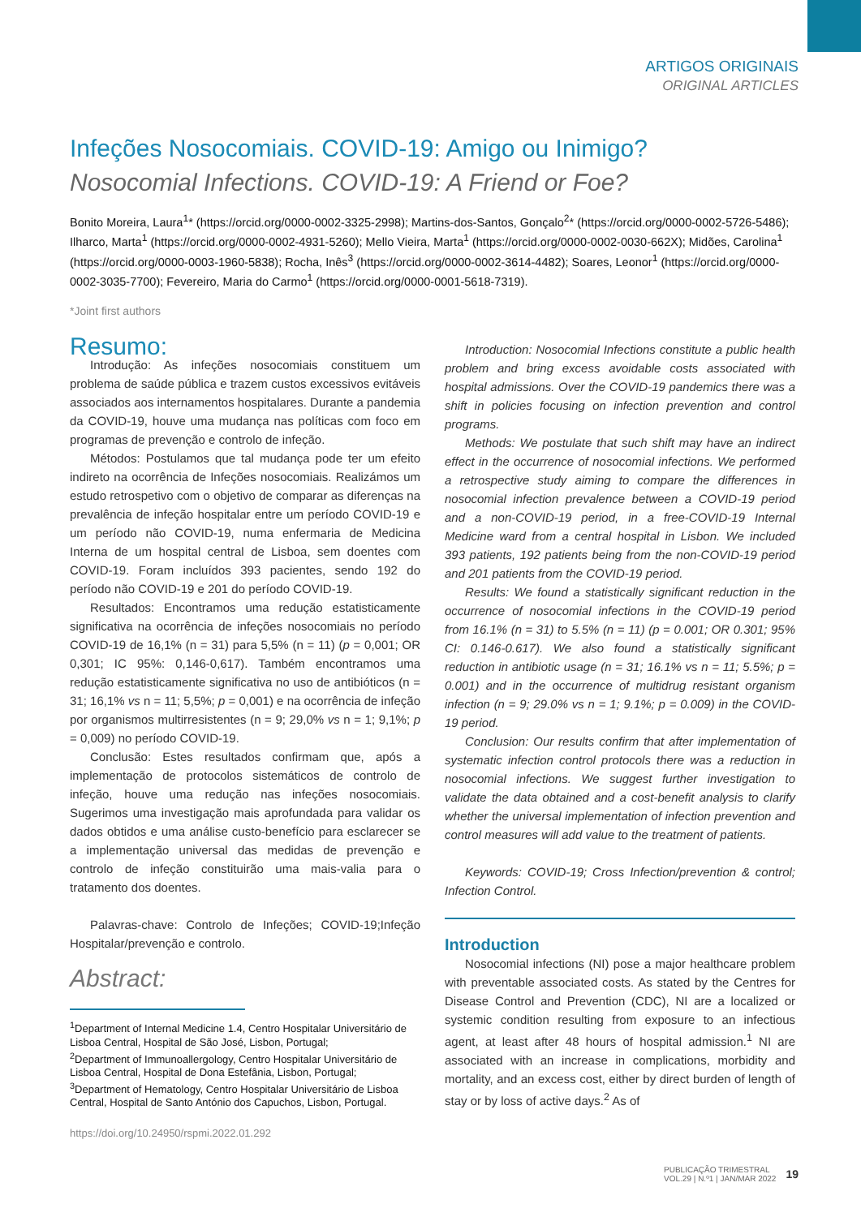ARTIGOS ORIGINAIS
ORIGINAL ARTICLES
Infeções Nosocomiais. COVID-19: Amigo ou Inimigo?
Nosocomial Infections. COVID-19: A Friend or Foe?
Bonito Moreira, Laura<sup>1</sup>* (https://orcid.org/0000-0002-3325-2998); Martins-dos-Santos, Gonçalo<sup>2</sup>* (https://orcid.org/0000-0002-5726-5486); Ilharco, Marta<sup>1</sup> (https://orcid.org/0000-0002-4931-5260); Mello Vieira, Marta<sup>1</sup> (https://orcid.org/0000-0002-0030-662X); Midões, Carolina<sup>1</sup> (https://orcid.org/0000-0003-1960-5838); Rocha, Inês<sup>3</sup> (https://orcid.org/0000-0002-3614-4482); Soares, Leonor<sup>1</sup> (https://orcid.org/0000-0002-3035-7700); Fevereiro, Maria do Carmo<sup>1</sup> (https://orcid.org/0000-0001-5618-7319).
*Joint first authors
Resumo:
Introdução: As infeções nosocomiais constituem um problema de saúde pública e trazem custos excessivos evitáveis associados aos internamentos hospitalares. Durante a pandemia da COVID-19, houve uma mudança nas políticas com foco em programas de prevenção e controlo de infeção.
Métodos: Postulamos que tal mudança pode ter um efeito indireto na ocorrência de Infeções nosocomiais. Realizámos um estudo retrospetivo com o objetivo de comparar as diferenças na prevalência de infeção hospitalar entre um período COVID-19 e um período não COVID-19, numa enfermaria de Medicina Interna de um hospital central de Lisboa, sem doentes com COVID-19. Foram incluídos 393 pacientes, sendo 192 do período não COVID-19 e 201 do período COVID-19.
Resultados: Encontramos uma redução estatisticamente significativa na ocorrência de infeções nosocomiais no período COVID-19 de 16,1% (n = 31) para 5,5% (n = 11) (p = 0,001; OR 0,301; IC 95%: 0,146-0,617). Também encontramos uma redução estatisticamente significativa no uso de antibióticos (n = 31; 16,1% vs n = 11; 5,5%; p = 0,001) e na ocorrência de infeção por organismos multirresistentes (n = 9; 29,0% vs n = 1; 9,1%; p = 0,009) no período COVID-19.
Conclusão: Estes resultados confirmam que, após a implementação de protocolos sistemáticos de controlo de infeção, houve uma redução nas infeções nosocomiais. Sugerimos uma investigação mais aprofundada para validar os dados obtidos e uma análise custo-benefício para esclarecer se a implementação universal das medidas de prevenção e controlo de infeção constituirão uma mais-valia para o tratamento dos doentes.
Palavras-chave: Controlo de Infeções; COVID-19;Infeção Hospitalar/prevenção e controlo.
Abstract:
<sup>1</sup> Department of Internal Medicine 1.4, Centro Hospitalar Universitário de Lisboa Central, Hospital de São José, Lisbon, Portugal;
<sup>2</sup> Department of Immunoallergology, Centro Hospitalar Universitário de Lisboa Central, Hospital de Dona Estefânia, Lisbon, Portugal;
<sup>3</sup> Department of Hematology, Centro Hospitalar Universitário de Lisboa Central, Hospital de Santo António dos Capuchos, Lisbon, Portugal.
https://doi.org/10.24950/rspmi.2022.01.292
Introduction: Nosocomial Infections constitute a public health problem and bring excess avoidable costs associated with hospital admissions. Over the COVID-19 pandemics there was a shift in policies focusing on infection prevention and control programs.
Methods: We postulate that such shift may have an indirect effect in the occurrence of nosocomial infections. We performed a retrospective study aiming to compare the differences in nosocomial infection prevalence between a COVID-19 period and a non-COVID-19 period, in a free-COVID-19 Internal Medicine ward from a central hospital in Lisbon. We included 393 patients, 192 patients being from the non-COVID-19 period and 201 patients from the COVID-19 period.
Results: We found a statistically significant reduction in the occurrence of nosocomial infections in the COVID-19 period from 16.1% (n = 31) to 5.5% (n = 11) (p = 0.001; OR 0.301; 95% CI: 0.146-0.617). We also found a statistically significant reduction in antibiotic usage (n = 31; 16.1% vs n = 11; 5.5%; p = 0.001) and in the occurrence of multidrug resistant organism infection (n = 9; 29.0% vs n = 1; 9.1%; p = 0.009) in the COVID-19 period.
Conclusion: Our results confirm that after implementation of systematic infection control protocols there was a reduction in nosocomial infections. We suggest further investigation to validate the data obtained and a cost-benefit analysis to clarify whether the universal implementation of infection prevention and control measures will add value to the treatment of patients.
Keywords: COVID-19; Cross Infection/prevention & control; Infection Control.
Introduction
Nosocomial infections (NI) pose a major healthcare problem with preventable associated costs. As stated by the Centres for Disease Control and Prevention (CDC), NI are a localized or systemic condition resulting from exposure to an infectious agent, at least after 48 hours of hospital admission.<sup>1</sup> NI are associated with an increase in complications, morbidity and mortality, and an excess cost, either by direct burden of length of stay or by loss of active days.<sup>2</sup> As of
PUBLICAÇÃO TRIMESTRAL
VOL.29 | N.º1 | JAN/MAR 2022
19